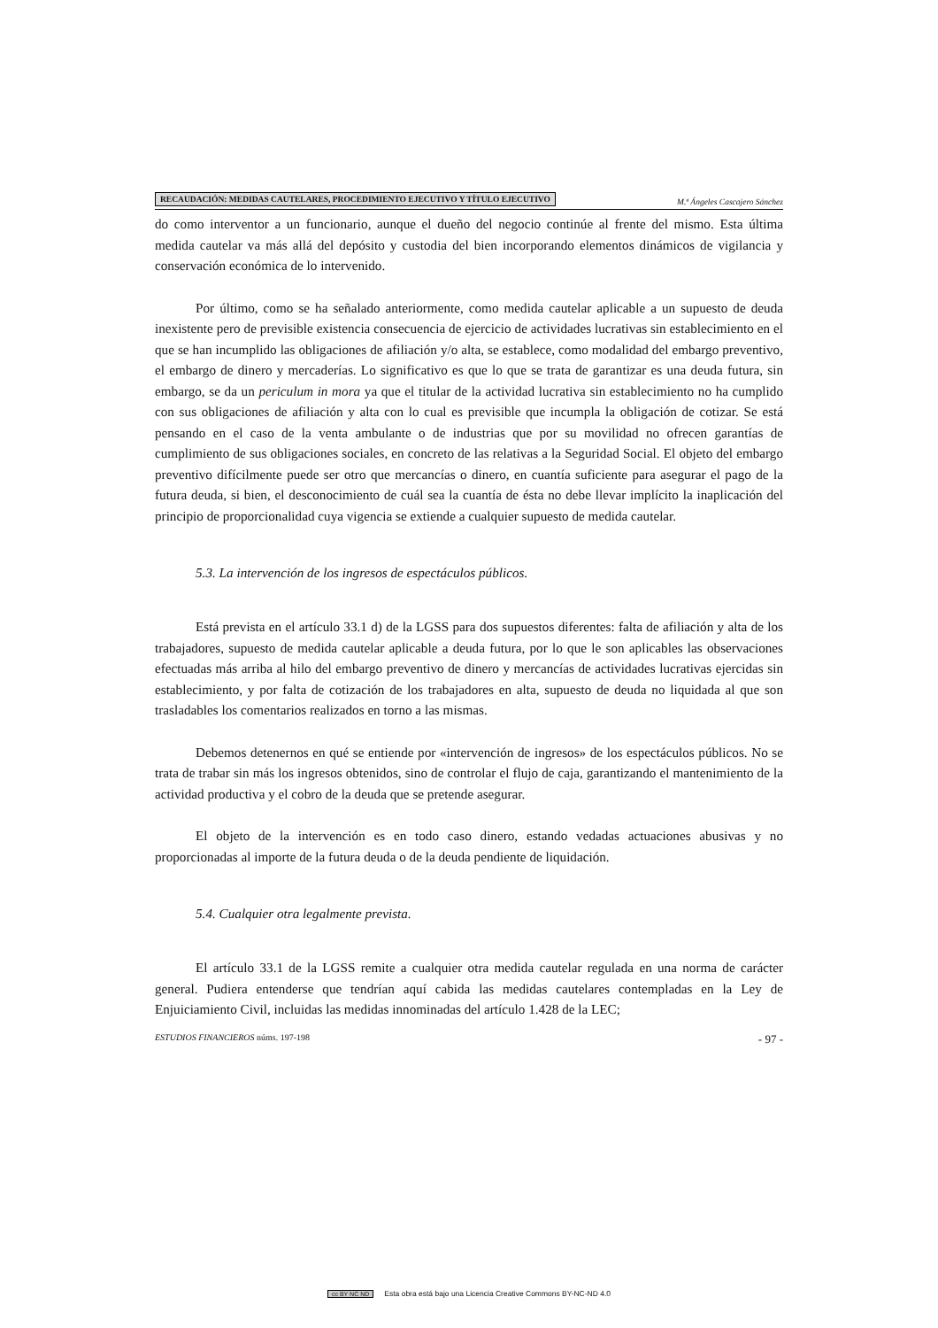RECAUDACIÓN: MEDIDAS CAUTELARES, PROCEDIMIENTO EJECUTIVO Y TÍTULO EJECUTIVO M.ª Ángeles Cascajero Sánchez
do como interventor a un funcionario, aunque el dueño del negocio continúe al frente del mismo. Esta última medida cautelar va más allá del depósito y custodia del bien incorporando elementos dinámicos de vigilancia y conservación económica de lo intervenido.
Por último, como se ha señalado anteriormente, como medida cautelar aplicable a un supuesto de deuda inexistente pero de previsible existencia consecuencia de ejercicio de actividades lucrativas sin establecimiento en el que se han incumplido las obligaciones de afiliación y/o alta, se establece, como modalidad del embargo preventivo, el embargo de dinero y mercaderías. Lo significativo es que lo que se trata de garantizar es una deuda futura, sin embargo, se da un periculum in mora ya que el titular de la actividad lucrativa sin establecimiento no ha cumplido con sus obligaciones de afiliación y alta con lo cual es previsible que incumpla la obligación de cotizar. Se está pensando en el caso de la venta ambulante o de industrias que por su movilidad no ofrecen garantías de cumplimiento de sus obligaciones sociales, en concreto de las relativas a la Seguridad Social. El objeto del embargo preventivo difícilmente puede ser otro que mercancías o dinero, en cuantía suficiente para asegurar el pago de la futura deuda, si bien, el desconocimiento de cuál sea la cuantía de ésta no debe llevar implícito la inaplicación del principio de proporcionalidad cuya vigencia se extiende a cualquier supuesto de medida cautelar.
5.3. La intervención de los ingresos de espectáculos públicos.
Está prevista en el artículo 33.1 d) de la LGSS para dos supuestos diferentes: falta de afiliación y alta de los trabajadores, supuesto de medida cautelar aplicable a deuda futura, por lo que le son aplicables las observaciones efectuadas más arriba al hilo del embargo preventivo de dinero y mercancías de actividades lucrativas ejercidas sin establecimiento, y por falta de cotización de los trabajadores en alta, supuesto de deuda no liquidada al que son trasladables los comentarios realizados en torno a las mismas.
Debemos detenernos en qué se entiende por «intervención de ingresos» de los espectáculos públicos. No se trata de trabar sin más los ingresos obtenidos, sino de controlar el flujo de caja, garantizando el mantenimiento de la actividad productiva y el cobro de la deuda que se pretende asegurar.
El objeto de la intervención es en todo caso dinero, estando vedadas actuaciones abusivas y no proporcionadas al importe de la futura deuda o de la deuda pendiente de liquidación.
5.4. Cualquier otra legalmente prevista.
El artículo 33.1 de la LGSS remite a cualquier otra medida cautelar regulada en una norma de carácter general. Pudiera entenderse que tendrían aquí cabida las medidas cautelares contempladas en la Ley de Enjuiciamiento Civil, incluidas las medidas innominadas del artículo 1.428 de la LEC;
ESTUDIOS FINANCIEROS núms. 197-198 - 97 -
cc BY NC ND Esta obra está bajo una Licencia Creative Commons BY-NC-ND 4.0